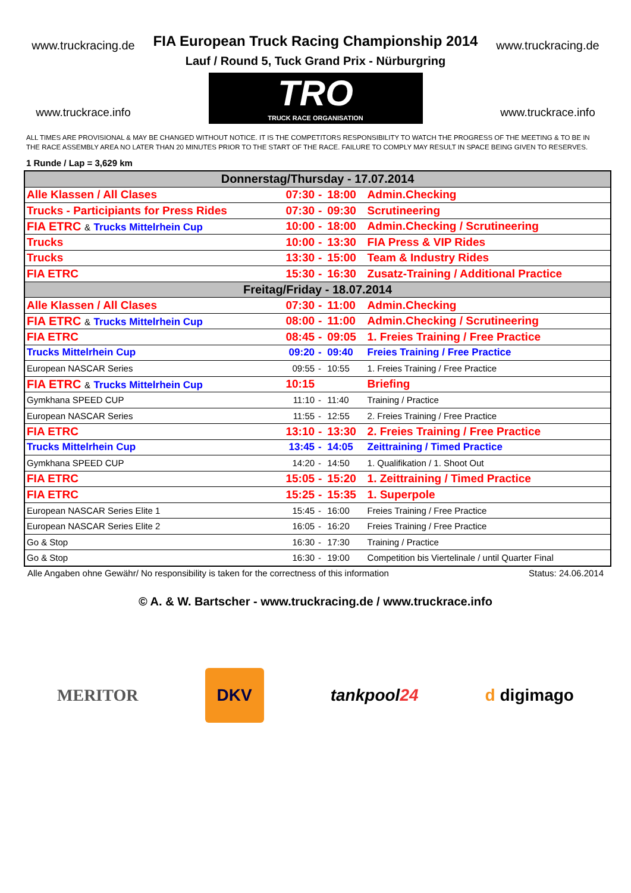www.truckracing.de
www.truckrace.info
FIA European Truck Racing Championship 2014
Lauf / Round 5, Tuck Grand Prix - Nürburgring
TRO TRUCK RACE ORGANISATION
www.truckracing.de
www.truckrace.info
ALL TIMES ARE PROVISIONAL & MAY BE CHANGED WITHOUT NOTICE. IT IS THE COMPETITORS RESPONSIBILITY TO WATCH THE PROGRESS OF THE MEETING & TO BE IN THE RACE ASSEMBLY AREA NO LATER THAN 20 MINUTES PRIOR TO THE START OF THE RACE. FAILURE TO COMPLY MAY RESULT IN SPACE BEING GIVEN TO RESERVES.
1 Runde / Lap = 3,629 km
| Donnerstag/Thursday - 17.07.2014 | | | | |
| Alle Klassen / All Clases | 07:30 | - | 18:00 | Admin.Checking |
| Trucks - Participiants for Press Rides | 07:30 | - | 09:30 | Scrutineering |
| FIA ETRC & Trucks Mittelrhein Cup | 10:00 | - | 18:00 | Admin.Checking / Scrutineering |
| Trucks | 10:00 | - | 13:30 | FIA Press & VIP Rides |
| Trucks | 13:30 | - | 15:00 | Team & Industry Rides |
| FIA ETRC | 15:30 | - | 16:30 | Zusatz-Training / Additional Practice |
| Freitag/Friday - 18.07.2014 | | | | |
| Alle Klassen / All Clases | 07:30 | - | 11:00 | Admin.Checking |
| FIA ETRC & Trucks Mittelrhein Cup | 08:00 | - | 11:00 | Admin.Checking / Scrutineering |
| FIA ETRC | 08:45 | - | 09:05 | 1. Freies Training / Free Practice |
| Trucks Mittelrhein Cup | 09:20 | - | 09:40 | Freies Training / Free Practice |
| European NASCAR Series | 09:55 | - | 10:55 | 1. Freies Training / Free Practice |
| FIA ETRC & Trucks Mittelrhein Cup | 10:15 | | | Briefing |
| Gymkhana SPEED CUP | 11:10 | - | 11:40 | Training / Practice |
| European NASCAR Series | 11:55 | - | 12:55 | 2. Freies Training / Free Practice |
| FIA ETRC | 13:10 | - | 13:30 | 2. Freies Training / Free Practice |
| Trucks Mittelrhein Cup | 13:45 | - | 14:05 | Zeittraining / Timed Practice |
| Gymkhana SPEED CUP | 14:20 | - | 14:50 | 1. Qualifikation / 1. Shoot Out |
| FIA ETRC | 15:05 | - | 15:20 | 1. Zeittraining / Timed Practice |
| FIA ETRC | 15:25 | - | 15:35 | 1. Superpole |
| European NASCAR Series Elite 1 | 15:45 | - | 16:00 | Freies Training / Free Practice |
| European NASCAR Series Elite 2 | 16:05 | - | 16:20 | Freies Training / Free Practice |
| Go & Stop | 16:30 | - | 17:30 | Training / Practice |
| Go & Stop | 16:30 | - | 19:00 | Competition bis Viertelinale / until Quarter Final |
Alle Angaben ohne Gewähr/ No responsibility is taken for the correctness of this information Status: 24.06.2014
© A. & W. Bartscher - www.truckracing.de / www.truckrace.info
MERITOR DKV tankpool24 d digimago